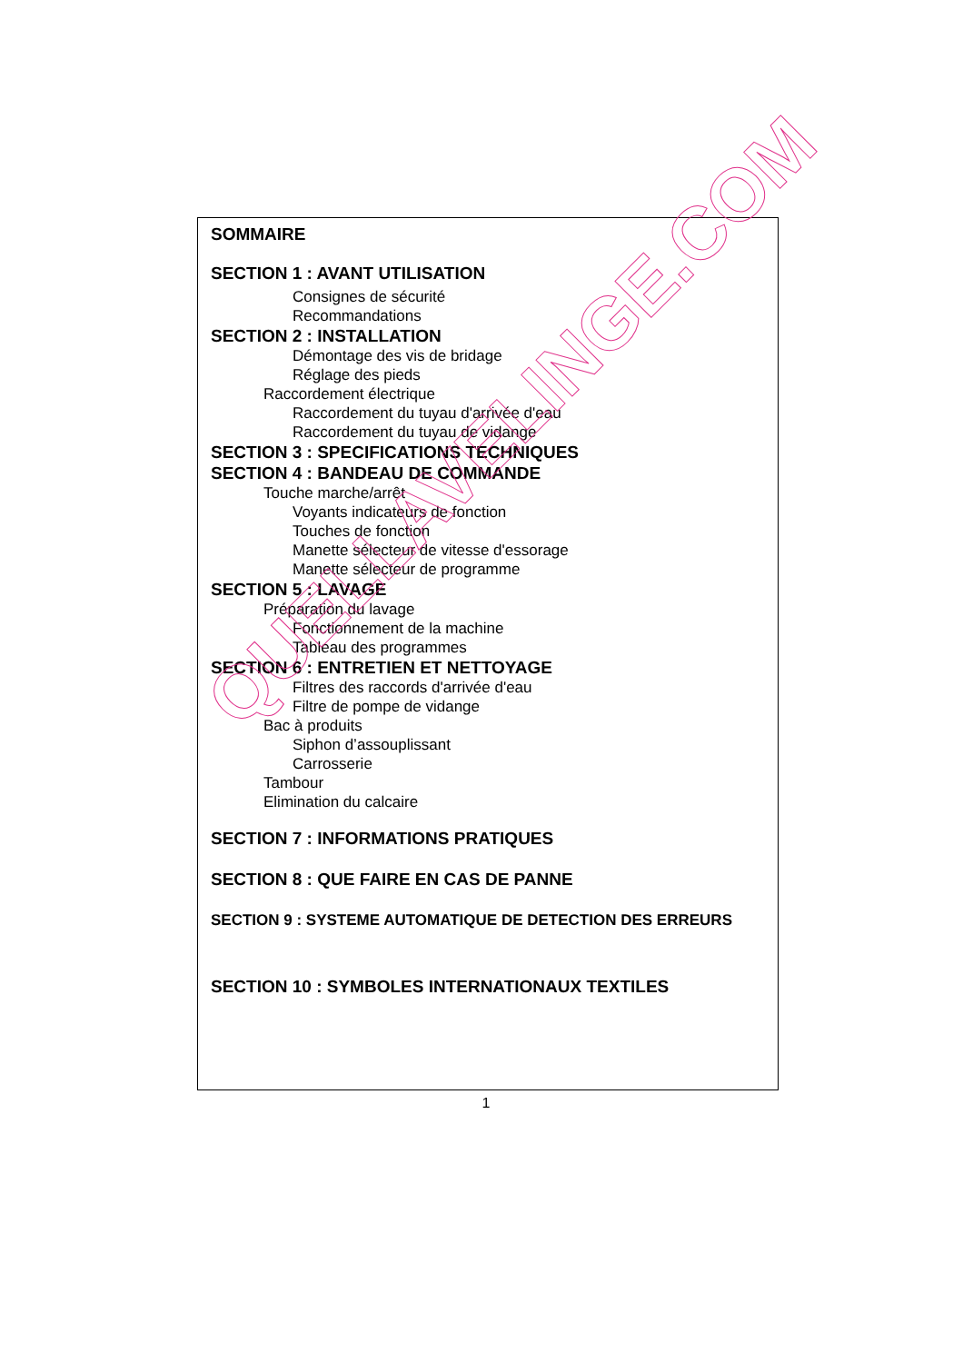SOMMAIRE
SECTION 1 : AVANT UTILISATION
Consignes de sécurité
Recommandations
SECTION 2 : INSTALLATION
Démontage des vis de bridage
Réglage des pieds
Raccordement électrique
Raccordement du tuyau d'arrivée d'eau
Raccordement du tuyau de vidange
SECTION 3 : SPECIFICATIONS TECHNIQUES
SECTION 4 : BANDEAU DE COMMANDE
Touche marche/arrêt
Voyants indicateurs de fonction
Touches de fonction
Manette sélecteur de vitesse d'essorage
Manette sélecteur de programme
SECTION 5 : LAVAGE
Préparation du lavage
Fonctionnement de la machine
Tableau des programmes
SECTION 6 : ENTRETIEN ET NETTOYAGE
Filtres des raccords d'arrivée d'eau
Filtre de pompe de vidange
Bac à produits
Siphon d’assouplissant
Carrosserie
Tambour
Elimination du calcaire
SECTION 7 : INFORMATIONS PRATIQUES
SECTION 8 : QUE FAIRE EN CAS DE PANNE
SECTION 9 : SYSTEME AUTOMATIQUE DE DETECTION DES ERREURS
SECTION 10 : SYMBOLES INTERNATIONAUX TEXTILES
1
QUELLAVELINGE.COM